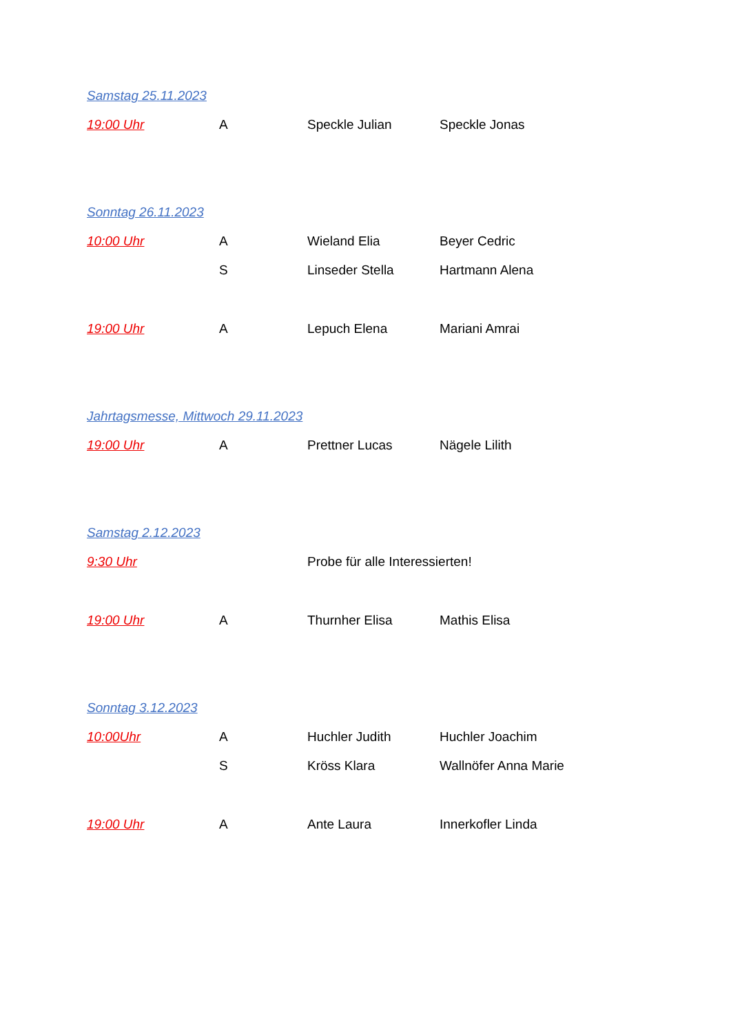Samstag 25.11.2023
19:00 Uhr A Speckle Julian Speckle Jonas
Sonntag 26.11.2023
10:00 Uhr A Wieland Elia Beyer Cedric
S Linseder Stella Hartmann Alena
19:00 Uhr A Lepuch Elena Mariani Amrai
Jahrtagsmesse, Mittwoch 29.11.2023
19:00 Uhr A Prettner Lucas Nägele Lilith
Samstag 2.12.2023
9:30 Uhr Probe für alle Interessierten!
19:00 Uhr A Thurnher Elisa Mathis Elisa
Sonntag 3.12.2023
10:00Uhr A Huchler Judith Huchler Joachim
S Kröss Klara Wallnöfer Anna Marie
19:00 Uhr A Ante Laura Innerkofler Linda